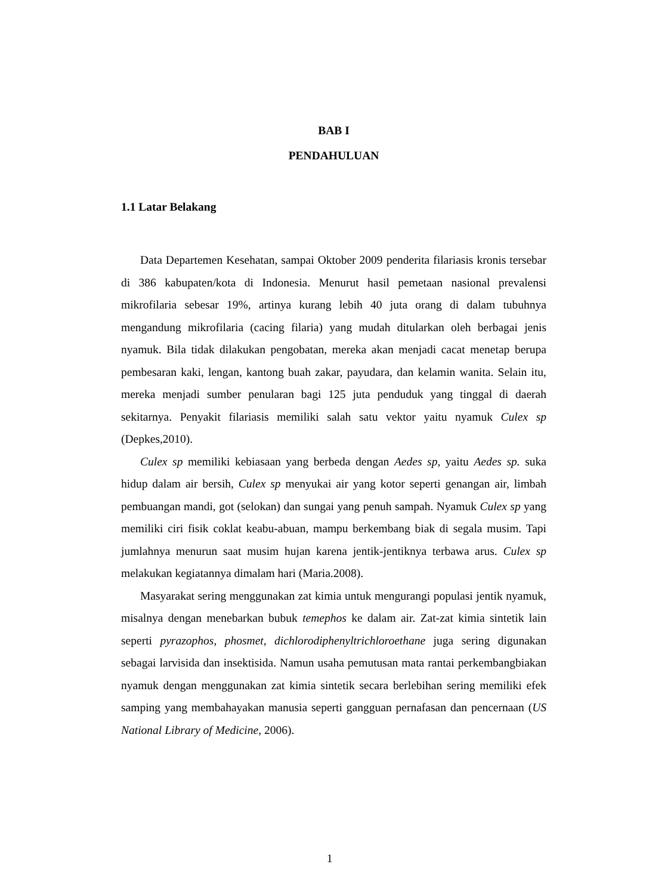BAB I
PENDAHULUAN
1.1 Latar Belakang
Data Departemen Kesehatan, sampai Oktober 2009 penderita filariasis kronis tersebar di 386 kabupaten/kota di Indonesia. Menurut hasil pemetaan nasional prevalensi mikrofilaria sebesar 19%, artinya kurang lebih 40 juta orang di dalam tubuhnya mengandung mikrofilaria (cacing filaria) yang mudah ditularkan oleh berbagai jenis nyamuk. Bila tidak dilakukan pengobatan, mereka akan menjadi cacat menetap berupa pembesaran kaki, lengan, kantong buah zakar, payudara, dan kelamin wanita. Selain itu, mereka menjadi sumber penularan bagi 125 juta penduduk yang tinggal di daerah sekitarnya. Penyakit filariasis memiliki salah satu vektor yaitu nyamuk Culex sp (Depkes,2010).
Culex sp memiliki kebiasaan yang berbeda dengan Aedes sp, yaitu Aedes sp. suka hidup dalam air bersih, Culex sp menyukai air yang kotor seperti genangan air, limbah pembuangan mandi, got (selokan) dan sungai yang penuh sampah. Nyamuk Culex sp yang memiliki ciri fisik coklat keabu-abuan, mampu berkembang biak di segala musim. Tapi jumlahnya menurun saat musim hujan karena jentik-jentiknya terbawa arus. Culex sp melakukan kegiatannya dimalam hari (Maria.2008).
Masyarakat sering menggunakan zat kimia untuk mengurangi populasi jentik nyamuk, misalnya dengan menebarkan bubuk temephos ke dalam air. Zat-zat kimia sintetik lain seperti pyrazophos, phosmet, dichlorodiphenyltrichloroethane juga sering digunakan sebagai larvisida dan insektisida. Namun usaha pemutusan mata rantai perkembangbiakan nyamuk dengan menggunakan zat kimia sintetik secara berlebihan sering memiliki efek samping yang membahayakan manusia seperti gangguan pernafasan dan pencernaan (US National Library of Medicine, 2006).
1